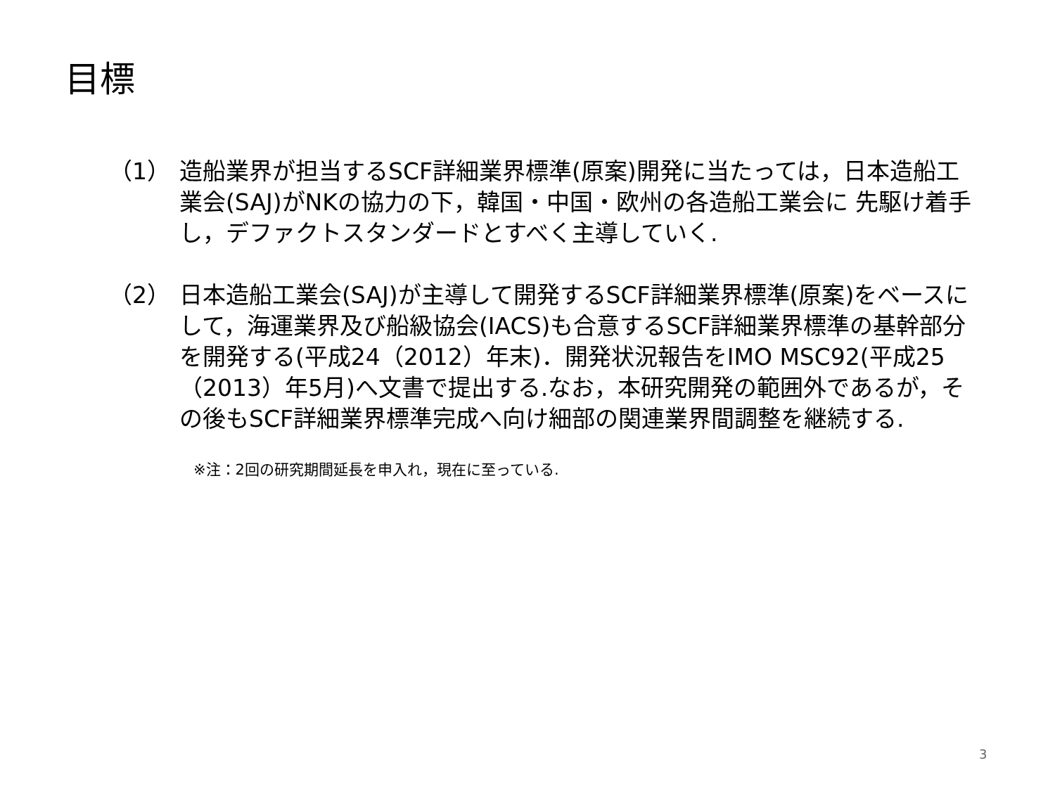目標
（1） 造船業界が担当するSCF詳細業界標準(原案)開発に当たっては，日本造船工業会(SAJ)がNKの協力の下，韓国・中国・欧州の各造船工業会に 先駆け着手し，デファクトスタンダードとすべく主導していく.
（2） 日本造船工業会(SAJ)が主導して開発するSCF詳細業界標準(原案)をベースにして，海運業界及び船級協会(IACS)も合意するSCF詳細業界標準の基幹部分を開発する(平成24（2012）年末)．開発状況報告をIMO MSC92(平成25（2013）年5月)へ文書で提出する.なお，本研究開発の範囲外であるが，その後もSCF詳細業界標準完成へ向け細部の関連業界間調整を継続する.
※注：2回の研究期間延長を申入れ，現在に至っている.
3